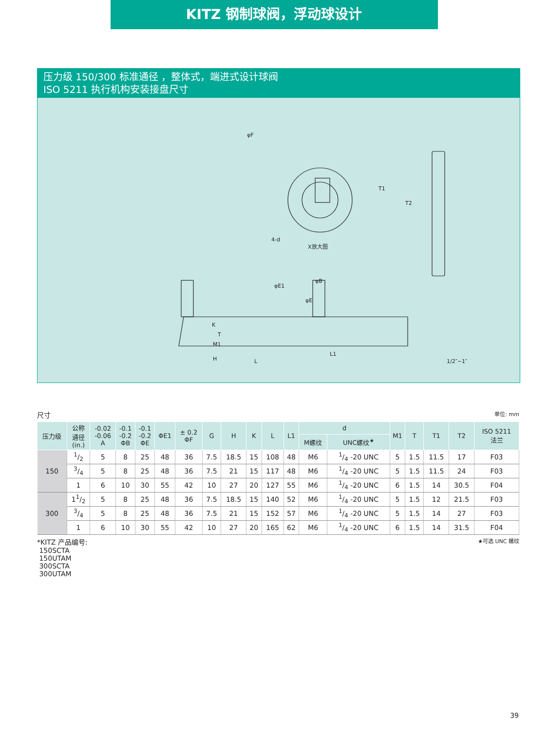KITZ 钢制球阀，浮动球设计
压力级 150/300 标准通径 ，整体式，端进式设计球阀
ISO 5211 执行机构安装接盘尺寸
φF
X放大图
T2
T1
4-d
φB
φE1
φE
L1
L
1/2″~1″
K
T
M1
H
尺寸 单位: mm
| 压力级 | 公称 通径 (in.) | -0.02 -0.06 A | -0.1 -0.2 ΦB | -0.1 -0.2 ΦE | ΦE1 | ± 0.2 ΦF | G | H | K | L | L1 | d | | M1 | T | T1 | T2 | ISO 5211 法兰 |
| --- | --- | --- | --- | --- | --- | --- | --- | --- | --- | --- | --- | --- | --- | --- | --- | --- | --- | --- |
| | | | | | | | | | | | | M螺纹 | UNC螺纹<sup>★</sup> | | | | | |
| 150 | 1/2 | 5 | 8 | 25 | 48 | 36 | 7.5 | 18.5 | 15 | 108 | 48 | M6 | 1/4 -20 UNC | 5 | 1.5 | 11.5 | 17 | F03 |
| | 3/4 | 5 | 8 | 25 | 48 | 36 | 7.5 | 21 | 15 | 117 | 48 | M6 | 1/4 -20 UNC | 5 | 1.5 | 11.5 | 24 | F03 |
| | 1 | 6 | 10 | 30 | 55 | 42 | 10 | 27 | 20 | 127 | 55 | M6 | 1/4 -20 UNC | 6 | 1.5 | 14 | 30.5 | F04 |
| 300 | 11/2 | 5 | 8 | 25 | 48 | 36 | 7.5 | 18.5 | 15 | 140 | 52 | M6 | 1/4 -20 UNC | 5 | 1.5 | 12 | 21.5 | F03 |
| | 3/4 | 5 | 8 | 25 | 48 | 36 | 7.5 | 21 | 15 | 152 | 57 | M6 | 1/4 -20 UNC | 5 | 1.5 | 14 | 27 | F03 |
| | 1 | 6 | 10 | 30 | 55 | 42 | 10 | 27 | 20 | 165 | 62 | M6 | 1/4 -20 UNC | 6 | 1.5 | 14 | 31.5 | F04 |
*KITZ 产品编号:
150SCTA
150UTAM
300SCTA
300UTAM
★可选 UNC 螺纹
39